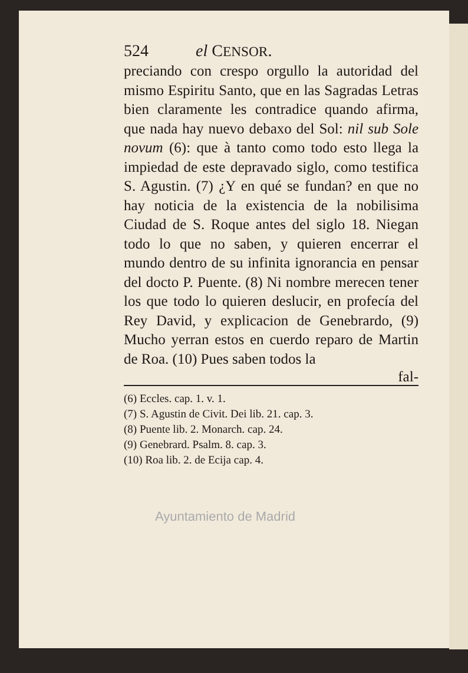524 el CENSOR.
preciando con crespo orgullo la autoridad del mismo Espiritu Santo, que en las Sagradas Letras bien claramente les contradice quando afirma, que nada hay nuevo debaxo del Sol: nil sub Sole novum (6): que à tanto como todo esto llega la impiedad de este depravado siglo, como testifica S. Agustin. (7) ¿Y en qué se fundan? en que no hay noticia de la existencia de la nobilisima Ciudad de S. Roque antes del siglo 18. Niegan todo lo que no saben, y quieren encerrar el mundo dentro de su infinita ignorancia en pensar del docto P. Puente. (8) Ni nombre merecen tener los que todo lo quieren deslucir, en profecía del Rey David, y explicacion de Genebrardo, (9) Mucho yerran estos en cuerdo reparo de Martin de Roa. (10) Pues saben todos la
fal-
(6) Eccles. cap. 1. v. 1.
(7) S. Agustin de Civit. Dei lib. 21. cap. 3.
(8) Puente lib. 2. Monarch. cap. 24.
(9) Genebrard. Psalm. 8. cap. 3.
(10) Roa lib. 2. de Ecija cap. 4.
Ayuntamiento de Madrid